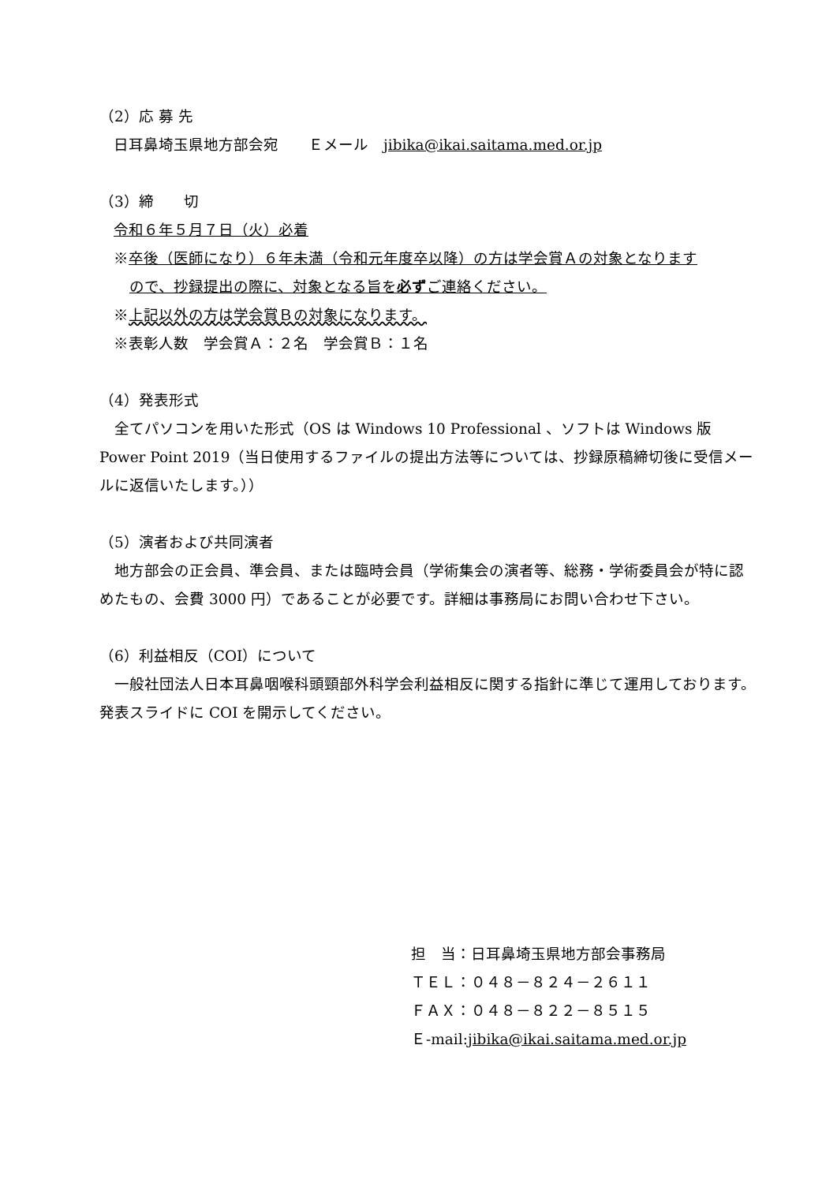（2）応 募 先
日耳鼻埼玉県地方部会宛　　Ｅメール　jibika@ikai.saitama.med.or.jp
（3）締　　切
令和６年５月７日（火）必着
※卒後（医師になり）６年未満（令和元年度卒以降）の方は学会賞Ａの対象となります
ので、抄録提出の際に、対象となる旨を必ずご連絡ください。
※上記以外の方は学会賞Ｂの対象になります。
※表彰人数　学会賞Ａ：２名　学会賞Ｂ：１名
（4）発表形式
　全てパソコンを用いた形式（OS は Windows 10 Professional 、ソフトは Windows 版 Power Point 2019（当日使用するファイルの提出方法等については、抄録原稿締切後に受信メールに返信いたします。））
（5）演者および共同演者
　地方部会の正会員、準会員、または臨時会員（学術集会の演者等、総務・学術委員会が特に認めたもの、会費 3000 円）であることが必要です。詳細は事務局にお問い合わせ下さい。
（6）利益相反（COI）について
　一般社団法人日本耳鼻咽喉科頭頸部外科学会利益相反に関する指針に準じて運用しております。発表スライドに COI を開示してください。
担　当：日耳鼻埼玉県地方部会事務局
ＴＥＬ：０４８－８２４－２６１１
ＦＡＸ：０４８－８２２－８５１５
Ｅ-mail:jibika@ikai.saitama.med.or.jp